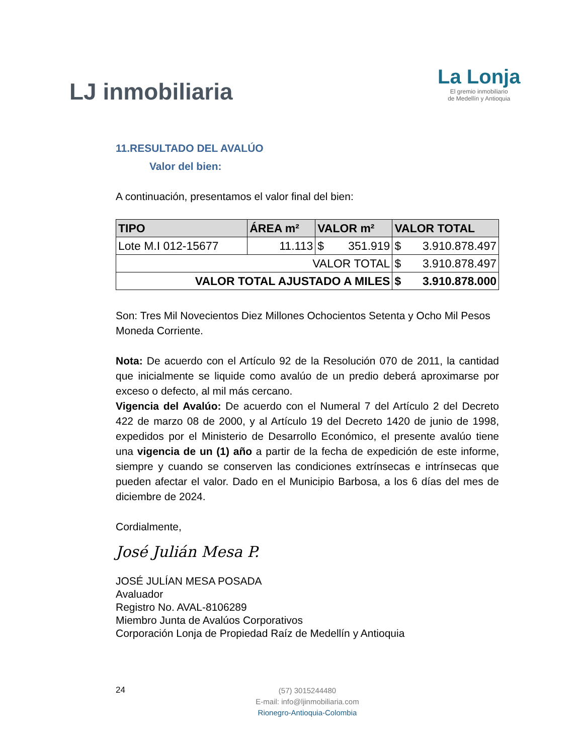LJ inmobiliaria
La Lonja
El gremio inmobiliario
de Medellín y Antioquia
11.RESULTADO DEL AVALÚO
Valor del bien:
A continuación, presentamos el valor final del bien:
| TIPO | ÁREA m² | VALOR m² | VALOR TOTAL |
| --- | --- | --- | --- |
| Lote M.I 012-15677 | 11.113 | $ 351.919 | $ 3.910.878.497 |
| VALOR TOTAL | | | $ 3.910.878.497 |
| VALOR TOTAL AJUSTADO A MILES | | | $ 3.910.878.000 |
Son: Tres Mil Novecientos Diez Millones Ochocientos Setenta y Ocho Mil Pesos Moneda Corriente.
Nota: De acuerdo con el Artículo 92 de la Resolución 070 de 2011, la cantidad que inicialmente se liquide como avalúo de un predio deberá aproximarse por exceso o defecto, al mil más cercano.
Vigencia del Avalúo: De acuerdo con el Numeral 7 del Artículo 2 del Decreto 422 de marzo 08 de 2000, y al Artículo 19 del Decreto 1420 de junio de 1998, expedidos por el Ministerio de Desarrollo Económico, el presente avalúo tiene una vigencia de un (1) año a partir de la fecha de expedición de este informe, siempre y cuando se conserven las condiciones extrínsecas e intrínsecas que pueden afectar el valor. Dado en el Municipio Barbosa, a los 6 días del mes de diciembre de 2024.
Cordialmente,
José Julián Mesa P.
JOSÉ JULÍAN MESA POSADA
Avaluador
Registro No. AVAL-8106289
Miembro Junta de Avalúos Corporativos
Corporación Lonja de Propiedad Raíz de Medellín y Antioquia
24
(57) 3015244480
E-mail: info@ljinmobiliaria.com
Rionegro-Antioquia-Colombia